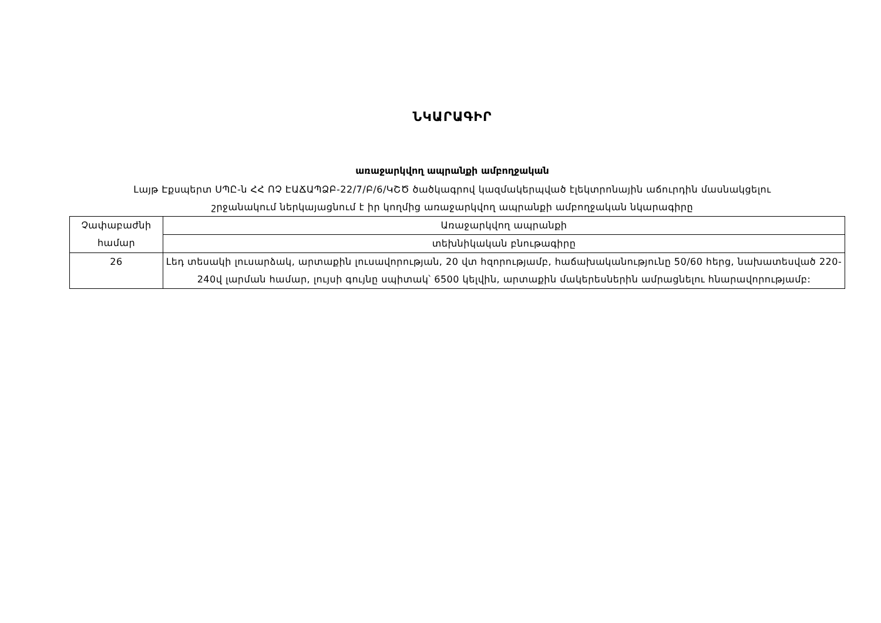ՆԿԱՐԱԳԻՐ
առաջարկվող ապրանքի ամբողջական
Լայթ Էքսպերտ ՍՊԸ-ն ՀՀ ՈՉ ԷԱՃԱՊՁԲ-22/7/Բ/6/ԿՇԾ ծածկագրով կազմակերպված էլեկտրոնային աճուրդին մասնակցելու
շրջանակում ներկայացնում է իր կողմից առաջարկվող ապրանքի ամբողջական նկարագիրը
| Չափաբաժնի համար | Առաջարկվող ապրանքի |
| | տեխնիկական բնութագիրը |
| 26 | Լեդ տեսակի լուսարձակ, արտաքին լուսավորության, 20 վտ հզորությամբ, հաճախականությունը 50/60 հերց, նախատեսված 220-240վ լարման համար, լույսի գույնը սպիտակ՝ 6500 կելվին, արտաքին մակերեսներին ամրացնելու հնարավորությամբ: |